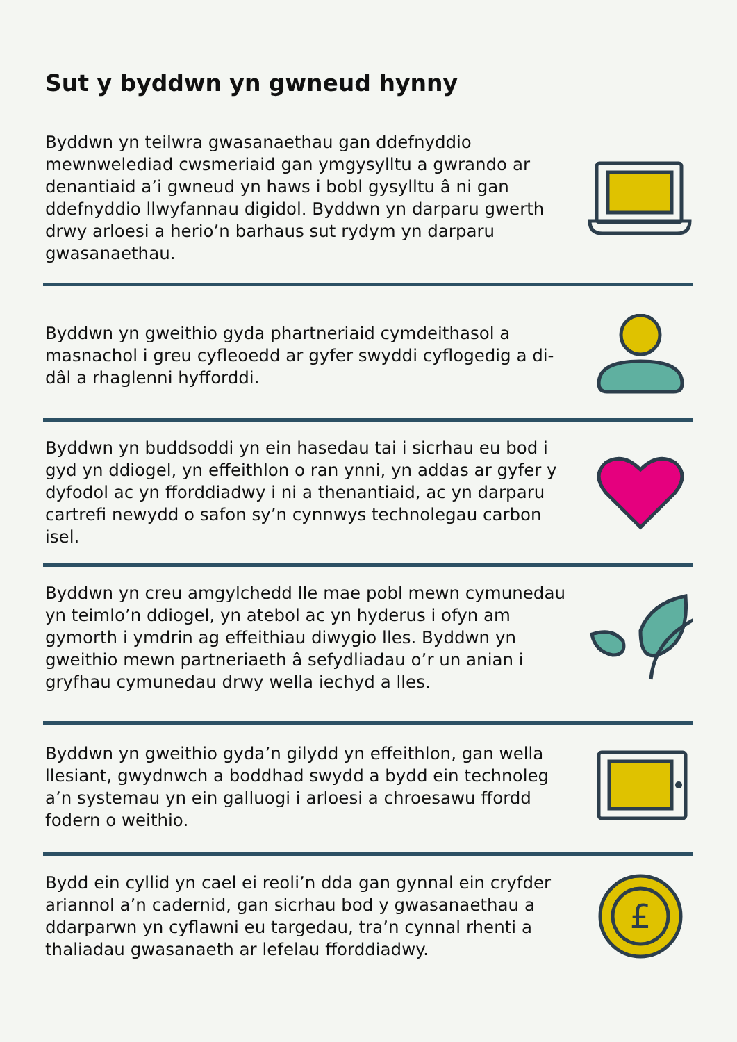Sut y byddwn yn gwneud hynny
Byddwn yn teilwra gwasanaethau gan ddefnyddio mewnwelediad cwsmeriaid gan ymgysylltu a gwrando ar denantiaid a’i gwneud yn haws i bobl gysylltu â ni gan ddefnyddio llwyfannau digidol. Byddwn yn darparu gwerth drwy arloesi a herio’n barhaus sut rydym yn darparu gwasanaethau.
Byddwn yn gweithio gyda phartneriaid cymdeithasol a masnachol i greu cyfleoedd ar gyfer swyddi cyflogedig a di-dâl a rhaglenni hyfforddi.
Byddwn yn buddsoddi yn ein hasedau tai i sicrhau eu bod i gyd yn ddiogel, yn effeithlon o ran ynni, yn addas ar gyfer y dyfodol ac yn fforddiadwy i ni a thenantiaid, ac yn darparu cartrefi newydd o safon sy’n cynnwys technolegau carbon isel.
Byddwn yn creu amgylchedd lle mae pobl mewn cymunedau yn teimlo’n ddiogel, yn atebol ac yn hyderus i ofyn am gymorth i ymdrin ag effeithiau diwygio lles. Byddwn yn gweithio mewn partneriaeth â sefydliadau o’r un anian i gryfhau cymunedau drwy wella iechyd a lles.
Byddwn yn gweithio gyda’n gilydd yn effeithlon, gan wella llesiant, gwydnwch a boddhad swydd a bydd ein technoleg a’n systemau yn ein galluogi i arloesi a chroesawu ffordd fodern o weithio.
Bydd ein cyllid yn cael ei reoli’n dda gan gynnal ein cryfder ariannol a’n cadernid, gan sicrhau bod y gwasanaethau a ddarparwn yn cyflawni eu targedau, tra’n cynnal rhenti a thaliadau gwasanaeth ar lefelau fforddiadwy.
£